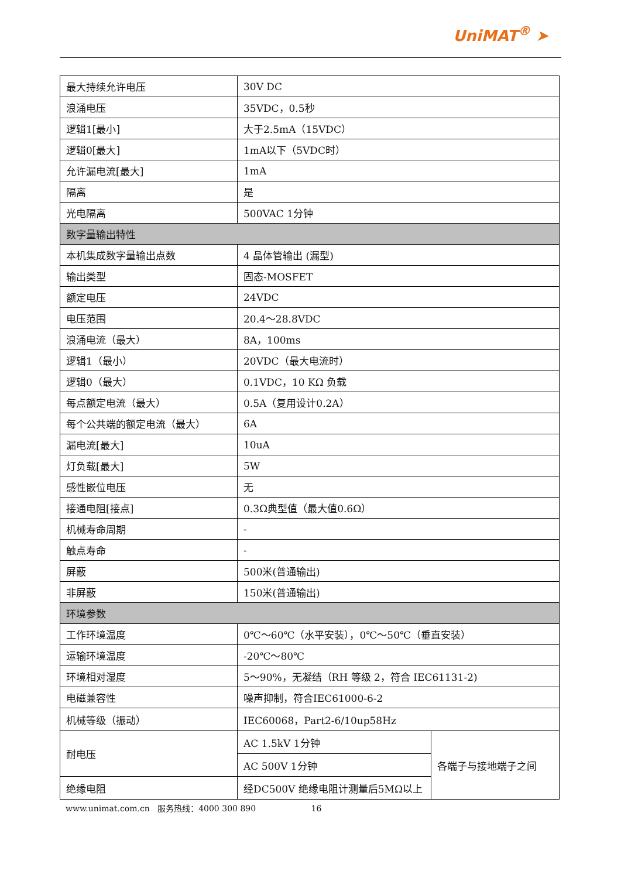UniMAT<sup>®</sup> ➤
| 最大持续允许电压 | 30V DC | |
| 浪涌电压 | 35VDC，0.5秒 | |
| 逻辑1[最小] | 大于2.5mA（15VDC） | |
| 逻辑0[最大] | 1mA以下（5VDC时） | |
| 允许漏电流[最大] | 1mA | |
| 隔离 | 是 | |
| 光电隔离 | 500VAC 1分钟 | |
| 数字量输出特性 | | |
| 本机集成数字量输出点数 | 4 晶体管输出 (漏型) | |
| 输出类型 | 固态-MOSFET | |
| 额定电压 | 24VDC | |
| 电压范围 | 20.4～28.8VDC | |
| 浪涌电流（最大） | 8A，100ms | |
| 逻辑1（最小） | 20VDC（最大电流时） | |
| 逻辑0（最大） | 0.1VDC，10 KΩ 负载 | |
| 每点额定电流（最大） | 0.5A（复用设计0.2A） | |
| 每个公共端的额定电流（最大） | 6A | |
| 漏电流[最大] | 10uA | |
| 灯负载[最大] | 5W | |
| 感性嵌位电压 | 无 | |
| 接通电阻[接点] | 0.3Ω典型值（最大值0.6Ω） | |
| 机械寿命周期 | - | |
| 触点寿命 | - | |
| 屏蔽 | 500米(普通输出) | |
| 非屏蔽 | 150米(普通输出) | |
| 环境参数 | | |
| 工作环境温度 | 0℃～60℃（水平安装），0℃～50℃（垂直安装） | |
| 运输环境温度 | -20℃～80℃ | |
| 环境相对湿度 | 5～90%，无凝结（RH 等级 2，符合 IEC61131-2) | |
| 电磁兼容性 | 噪声抑制，符合IEC61000-6-2 | |
| 机械等级（振动） | IEC60068，Part2-6/10up58Hz | |
| 耐电压 | AC 1.5kV 1分钟 | 各端子与接地端子之间 |
| | AC 500V 1分钟 | |
| 绝缘电阻 | 经DC500V 绝缘电阻计测量后5MΩ以上 | |
www.unimat.com.cn 服务热线：4000 300 890 16